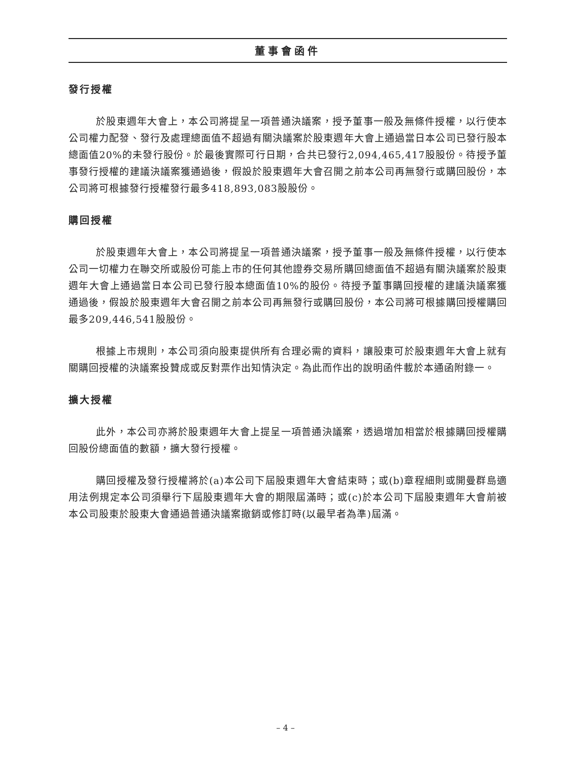董事會函件
發行授權
於股東週年大會上，本公司將提呈一項普通決議案，授予董事一般及無條件授權，以行使本公司權力配發、發行及處理總面值不超過有關決議案於股東週年大會上通過當日本公司已發行股本總面值20%的未發行股份。於最後實際可行日期，合共已發行2,094,465,417股股份。待授予董事發行授權的建議決議案獲通過後，假設於股東週年大會召開之前本公司再無發行或購回股份，本公司將可根據發行授權發行最多418,893,083股股份。
購回授權
於股東週年大會上，本公司將提呈一項普通決議案，授予董事一般及無條件授權，以行使本公司一切權力在聯交所或股份可能上市的任何其他證券交易所購回總面值不超過有關決議案於股東週年大會上通過當日本公司已發行股本總面值10%的股份。待授予董事購回授權的建議決議案獲通過後，假設於股東週年大會召開之前本公司再無發行或購回股份，本公司將可根據購回授權購回最多209,446,541股股份。
根據上市規則，本公司須向股東提供所有合理必需的資料，讓股東可於股東週年大會上就有關購回授權的決議案投贊成或反對票作出知情決定。為此而作出的說明函件載於本通函附錄一。
擴大授權
此外，本公司亦將於股東週年大會上提呈一項普通決議案，透過增加相當於根據購回授權購回股份總面值的數額，擴大發行授權。
購回授權及發行授權將於(a)本公司下屆股東週年大會結束時；或(b)章程細則或開曼群島適用法例規定本公司須舉行下屆股東週年大會的期限屆滿時；或(c)於本公司下屆股東週年大會前被本公司股東於股東大會通過普通決議案撤銷或修訂時(以最早者為準)屆滿。
– 4 –